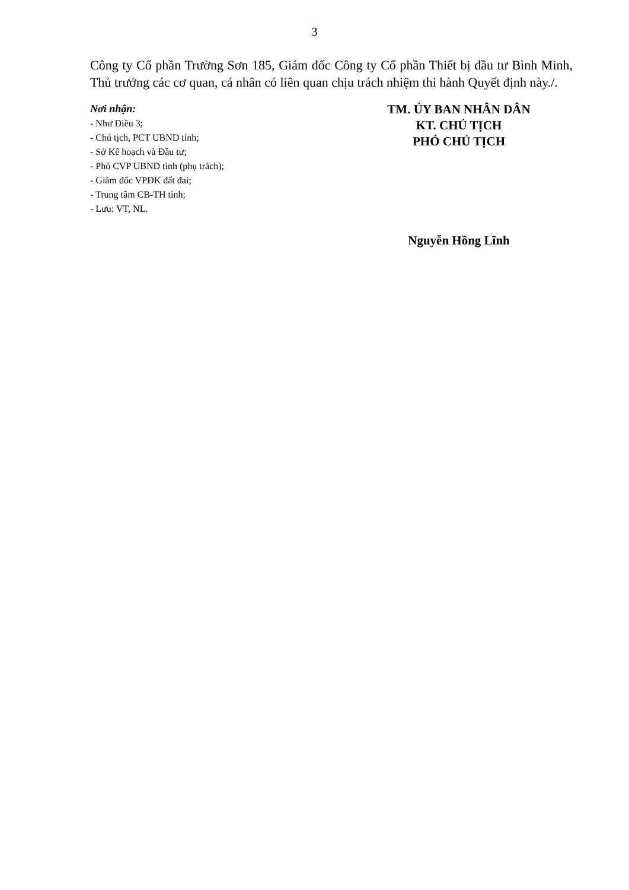3
Công ty Cổ phần Trường Sơn 185, Giám đốc Công ty Cổ phần Thiết bị đầu tư Bình Minh, Thủ trưởng các cơ quan, cá nhân có liên quan chịu trách nhiệm thi hành Quyết định này./.
Nơi nhận:
- Như Điều 3;
- Chủ tịch, PCT UBND tỉnh;
- Sở Kế hoạch và Đầu tư;
- Phó CVP UBND tỉnh (phụ trách);
- Giám đốc VPĐK đất đai;
- Trung tâm CB-TH tỉnh;
- Lưu: VT, NL.
TM. ỦY BAN NHÂN DÂN
KT. CHỦ TỊCH
PHÓ CHỦ TỊCH
Nguyễn Hồng Lĩnh